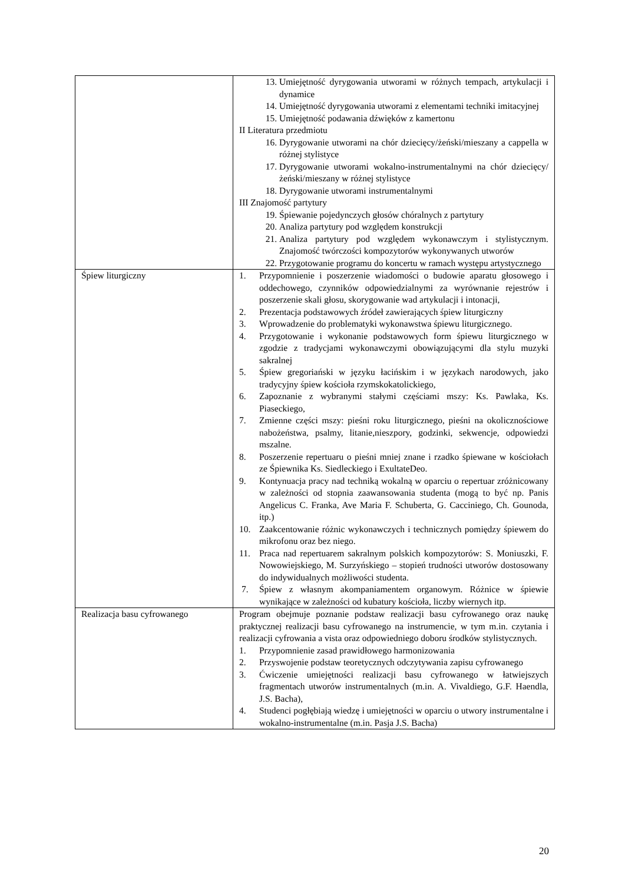| | 13. Umiejętność dyrygowania utworami w różnych tempach, artykulacji i dynamice 14. Umiejętność dyrygowania utworami z elementami techniki imitacyjnej 15. Umiejętność podawania dźwięków z kamertonu II Literatura przedmiotu 16. Dyrygowanie utworami na chór dziecięcy/żeński/mieszany a cappella w różnej stylistyce 17. Dyrygowanie utworami wokalno-instrumentalnymi na chór dziecięcy/żeński/mieszany w różnej stylistyce 18. Dyrygowanie utworami instrumentalnymi III Znajomość partytury 19. Śpiewanie pojedynczych głosów chóralnych z partytury 20. Analiza partytury pod względem konstrukcji 21. Analiza partytury pod względem wykonawczym i stylistycznym. Znajomość twórczości kompozytorów wykonywanych utworów 22. Przygotowanie programu do koncertu w ramach występu artystycznego |
| Śpiew liturgiczny | 1. Przypomnienie i poszerzenie wiadomości o budowie aparatu głosowego i oddechowego, czynników odpowiedzialnymi za wyrównanie rejestrów i poszerzenie skali głosu, skorygowanie wad artykulacji i intonacji, 2. Prezentacja podstawowych źródeł zawierających śpiew liturgiczny 3. Wprowadzenie do problematyki wykonawstwa śpiewu liturgicznego. 4. Przygotowanie i wykonanie podstawowych form śpiewu liturgicznego w zgodzie z tradycjami wykonawczymi obowiązującymi dla stylu muzyki sakralnej 5. Śpiew gregoriański w języku łacińskim i w językach narodowych, jako tradycyjny śpiew kościoła rzymskokatolickiego, 6. Zapoznanie z wybranymi stałymi częściami mszy: Ks. Pawlaka, Ks. Piaseckiego, 7. Zmienne części mszy: pieśni roku liturgicznego, pieśni na okolicznościowe nabożeństwa, psalmy, litanie,nieszpory, godzinki, sekwencje, odpowiedzi mszalne. 8. Poszerzenie repertuaru o pieśni mniej znane i rzadko śpiewane w kościołach ze Śpiewnika Ks. Siedleckiego i ExultateDeo. 9. Kontynuacja pracy nad techniką wokalną w oparciu o repertuar zróżnicowany w zależności od stopnia zaawansowania studenta (mogą to być np. Panis Angelicus C. Franka, Ave Maria F. Schuberta, G. Cacciniego, Ch. Gounoda, itp.) 10. Zaakcentowanie różnic wykonawczych i technicznych pomiędzy śpiewem do mikrofonu oraz bez niego. 11. Praca nad repertuarem sakralnym polskich kompozytorów: S. Moniuszki, F. Nowowiejskiego, M. Surzyńskiego – stopień trudności utworów dostosowany do indywidualnych możliwości studenta. 7. Śpiew z własnym akompaniamentem organowym. Różnice w śpiewie wynikające w zależności od kubatury kościoła, liczby wiernych itp. |
| Realizacja basu cyfrowanego | Program obejmuje poznanie podstaw realizacji basu cyfrowanego oraz naukę praktycznej realizacji basu cyfrowanego na instrumencie, w tym m.in. czytania i realizacji cyfrowania a vista oraz odpowiedniego doboru środków stylistycznych. 1. Przypomnienie zasad prawidłowego harmonizowania 2. Przyswojenie podstaw teoretycznych odczytywania zapisu cyfrowanego 3. Ćwiczenie umiejętności realizacji basu cyfrowanego w łatwiejszych fragmentach utworów instrumentalnych (m.in. A. Vivaldiego, G.F. Haendla, J.S. Bacha), 4. Studenci pogłębiają wiedzę i umiejętności w oparciu o utwory instrumentalne i wokalno-instrumentalne (m.in. Pasja J.S. Bacha) |
20